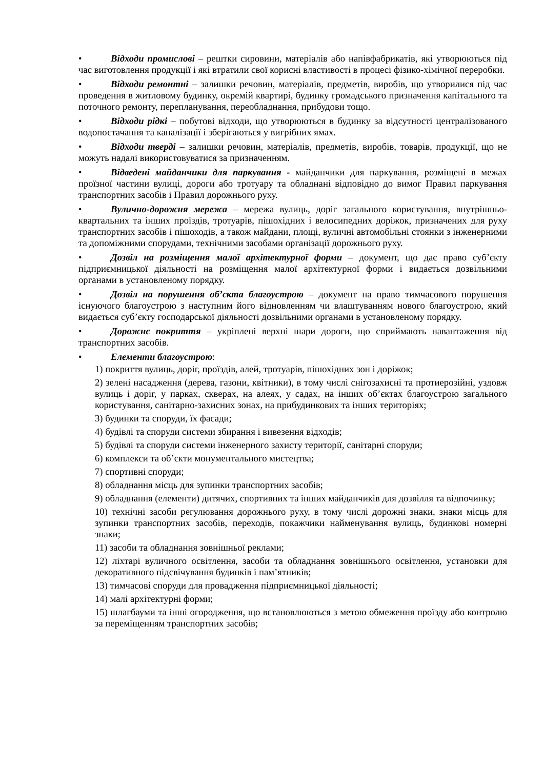• Відходи промислові – рештки сировини, матеріалів або напівфабрикатів, які утворюються під час виготовлення продукції і які втратили свої корисні властивості в процесі фізико-хімічної переробки.
• Відходи ремонтні – залишки речовин, матеріалів, предметів, виробів, що утворилися під час проведення в житловому будинку, окремій квартирі, будинку громадського призначення капітального та поточного ремонту, перепланування, переобладнання, прибудови тощо.
• Відходи рідкі – побутові відходи, що утворюються в будинку за відсутності централізованого водопостачання та каналізації і зберігаються у вигрібних ямах.
• Відходи тверді – залишки речовин, матеріалів, предметів, виробів, товарів, продукції, що не можуть надалі використовуватися за призначенням.
• Відведені майданчики для паркування - майданчики для паркування, розміщені в межах проїзної частини вулиці, дороги або тротуару та обладнані відповідно до вимог Правил паркування транспортних засобів і Правил дорожнього руху.
• Вулично-дорожня мережа – мережа вулиць, доріг загального користування, внутрішньо-квартальних та інших проїздів, тротуарів, пішохідних і велосипедних доріжок, призначених для руху транспортних засобів і пішоходів, а також майдани, площі, вуличні автомобільні стоянки з інженерними та допоміжними спорудами, технічними засобами організації дорожнього руху.
• Дозвіл на розміщення малої архітектурної форми – документ, що дає право суб’єкту підприємницької діяльності на розміщення малої архітектурної форми і видається дозвільними органами в установленому порядку.
• Дозвіл на порушення об’єкта благоустрою – документ на право тимчасового порушення існуючого благоустрою з наступним його відновленням чи влаштуванням нового благоустрою, який видається суб’єкту господарської діяльності дозвільними органами в установленому порядку.
• Дорожнє покриття – укріплені верхні шари дороги, що сприймають навантаження від транспортних засобів.
• Елементи благоустрою:
1) покриття вулиць, доріг, проїздів, алей, тротуарів, пішохідних зон і доріжок;
2) зелені насадження (дерева, газони, квітники), в тому числі снігозахисні та протиерозійні, уздовж вулиць і доріг, у парках, скверах, на алеях, у садах, на інших об’єктах благоустрою загального користування, санітарно-захисних зонах, на прибудинкових та інших територіях;
3) будинки та споруди, їх фасади;
4) будівлі та споруди системи збирання і вивезення відходів;
5) будівлі та споруди системи інженерного захисту території, санітарні споруди;
6) комплекси та об’єкти монументального мистецтва;
7) спортивні споруди;
8) обладнання місць для зупинки транспортних засобів;
9) обладнання (елементи) дитячих, спортивних та інших майданчиків для дозвілля та відпочинку;
10) технічні засоби регулювання дорожнього руху, в тому числі дорожні знаки, знаки місць для зупинки транспортних засобів, переходів, покажчики найменування вулиць, будинкові номерні знаки;
11) засоби та обладнання зовнішньої реклами;
12) ліхтарі вуличного освітлення, засоби та обладнання зовнішнього освітлення, установки для декоративного підсвічування будинків і пам’ятників;
13) тимчасові споруди для провадження підприємницької діяльності;
14) малі архітектурні форми;
15) шлагбауми та інші огородження, що встановлюються з метою обмеження проїзду або контролю за переміщенням транспортних засобів;